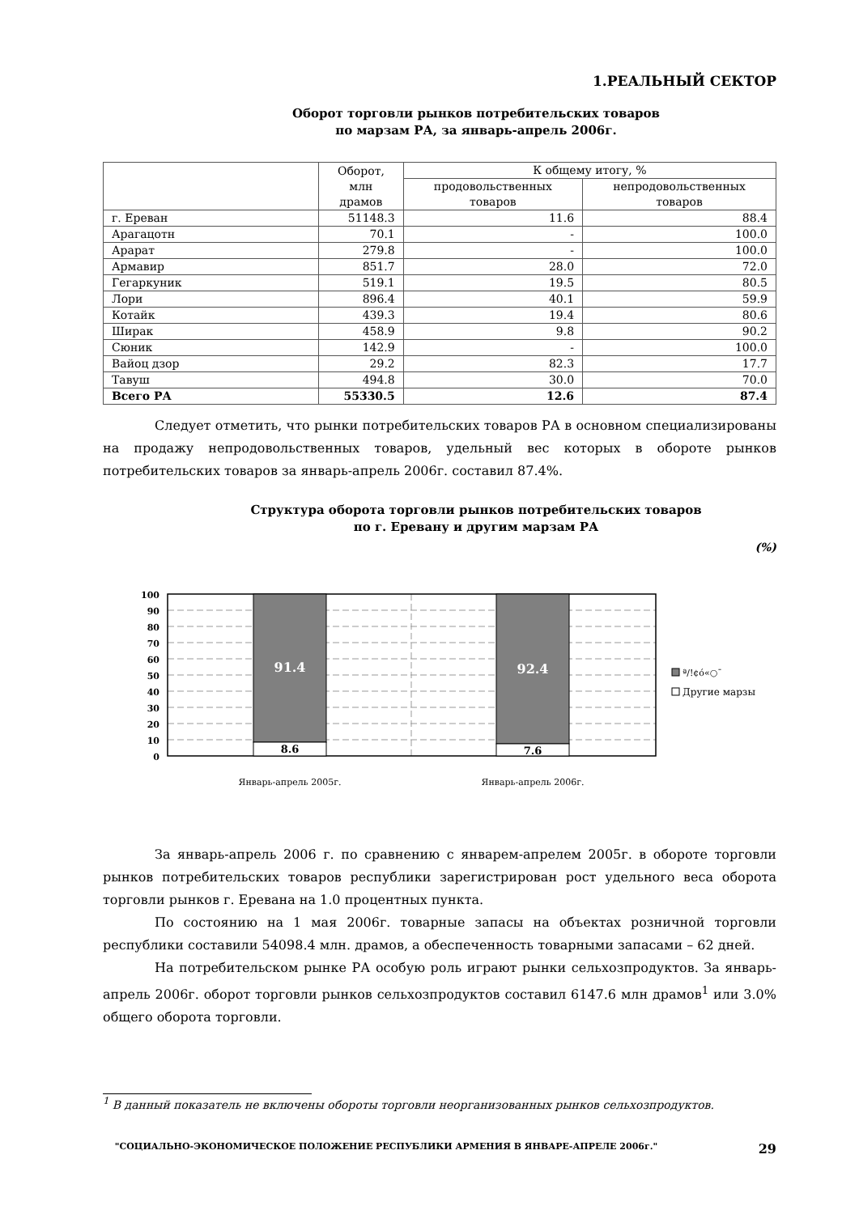1.РЕАЛЬНЫЙ СЕКТОР
Оборот торговли рынков потребительских товаров
по марзам РА, за январь-апрель 2006г.
| | Оборот, млн драмов | К общему итогу, % | |
| --- | --- | --- | --- |
| | | продовольственных товаров | непродовольственных товаров |
| г. Ереван | 51148.3 | 11.6 | 88.4 |
| Арагацотн | 70.1 | - | 100.0 |
| Арарат | 279.8 | - | 100.0 |
| Армавир | 851.7 | 28.0 | 72.0 |
| Гегаркуник | 519.1 | 19.5 | 80.5 |
| Лори | 896.4 | 40.1 | 59.9 |
| Котайк | 439.3 | 19.4 | 80.6 |
| Ширак | 458.9 | 9.8 | 90.2 |
| Сюник | 142.9 | - | 100.0 |
| Вайоц дзор | 29.2 | 82.3 | 17.7 |
| Тавуш | 494.8 | 30.0 | 70.0 |
| Всего РА | 55330.5 | 12.6 | 87.4 |
Следует отметить, что рынки потребительских товаров РА в основном специализированы на продажу непродовольственных товаров, удельный вес которых в обороте рынков потребительских товаров за январь-апрель 2006г. составил 87.4%.
Структура оборота торговли рынков потребительских товаров
по г. Еревану и другим марзам РА
(%)
100
90
80
70
60
50
40
30
20
10
0
91.4
92.4
8.6
7.6
Январь-апрель 2005г.
Январь-апрель 2006г.
ª/!¢ó«○¯
Другие марзы
За январь-апрель 2006 г. по сравнению с январем-апрелем 2005г. в обороте торговли рынков потребительских товаров республики зарегистрирован рост удельного веса оборота торговли рынков г. Еревана на 1.0 процентных пункта.
По состоянию на 1 мая 2006г. товарные запасы на объектах розничной торговли республики составили 54098.4 млн. драмов, а обеспеченность товарными запасами – 62 дней.
На потребительском рынке РА особую роль играют рынки сельхозпродуктов. За январь-апрель 2006г. оборот торговли рынков сельхозпродуктов составил 6147.6 млн драмов<sup>1</sup> или 3.0% общего оборота торговли.
<sup>1</sup> В данный показатель не включены обороты торговли неорганизованных рынков сельхозпродуктов.
"СОЦИАЛЬНО-ЭКОНОМИЧЕСКОЕ ПОЛОЖЕНИЕ РЕСПУБЛИКИ АРМЕНИЯ В ЯНВАРЕ-АПРЕЛЕ 2006г." 29